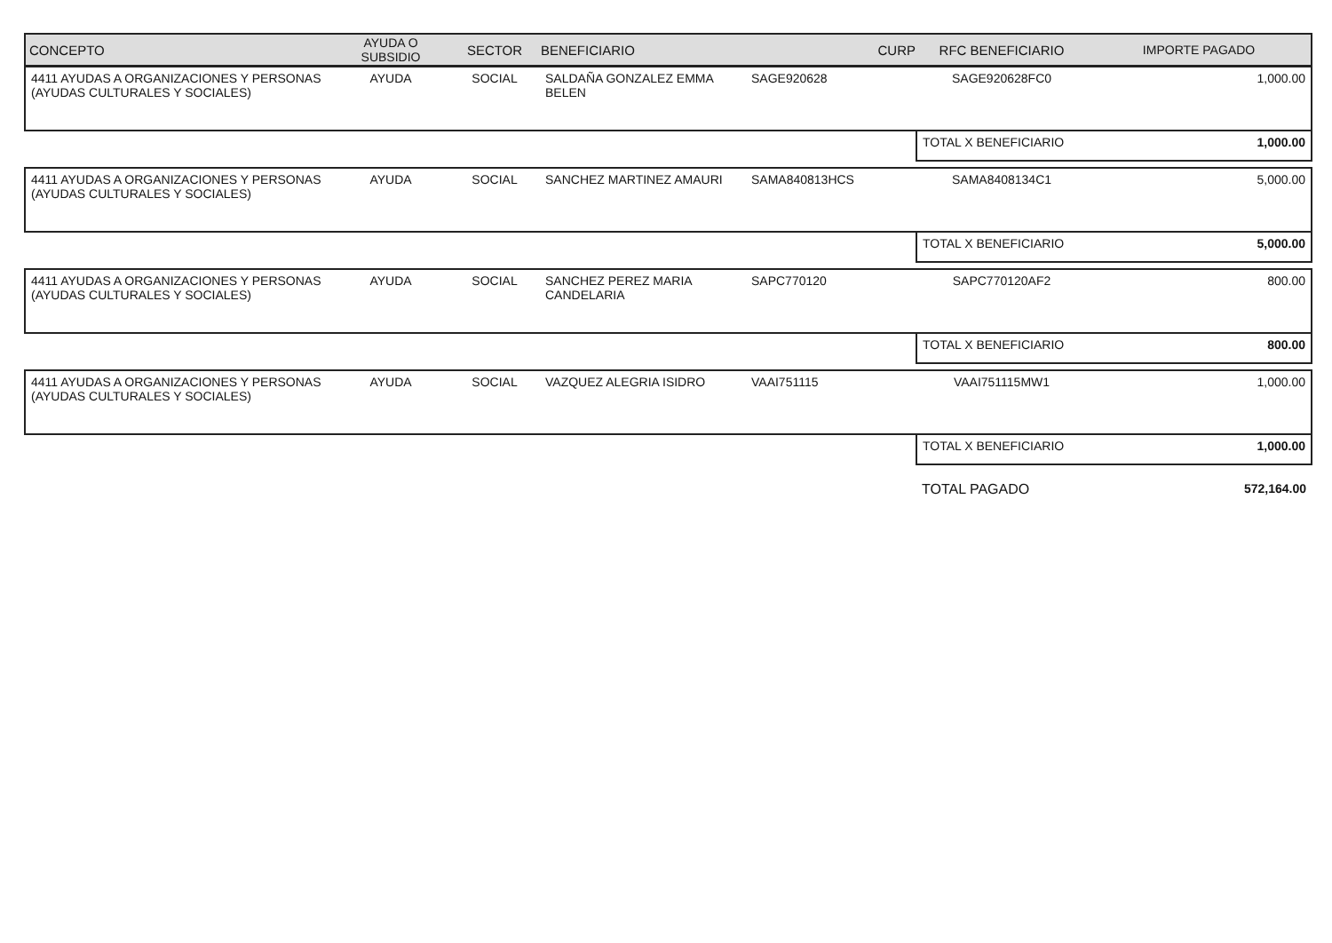| CONCEPTO | AYUDA O SUBSIDIO | SECTOR | BENEFICIARIO | CURP | RFC BENEFICIARIO | IMPORTE PAGADO |
| --- | --- | --- | --- | --- | --- | --- |
| 4411 AYUDAS A ORGANIZACIONES Y PERSONAS (AYUDAS CULTURALES Y SOCIALES) | AYUDA | SOCIAL | SALDAÑA GONZALEZ EMMA BELEN | SAGE920628 | SAGE920628FC0 | 1,000.00 |
| | | | | | TOTAL X BENEFICIARIO | 1,000.00 |
| 4411 AYUDAS A ORGANIZACIONES Y PERSONAS (AYUDAS CULTURALES Y SOCIALES) | AYUDA | SOCIAL | SANCHEZ MARTINEZ AMAURI | SAMA840813HCS | SAMA8408134C1 | 5,000.00 |
| | | | | | TOTAL X BENEFICIARIO | 5,000.00 |
| 4411 AYUDAS A ORGANIZACIONES Y PERSONAS (AYUDAS CULTURALES Y SOCIALES) | AYUDA | SOCIAL | SANCHEZ PEREZ MARIA CANDELARIA | SAPC770120 | SAPC770120AF2 | 800.00 |
| | | | | | TOTAL X BENEFICIARIO | 800.00 |
| 4411 AYUDAS A ORGANIZACIONES Y PERSONAS (AYUDAS CULTURALES Y SOCIALES) | AYUDA | SOCIAL | VAZQUEZ ALEGRIA ISIDRO | VAAI751115 | VAAI751115MW1 | 1,000.00 |
| | | | | | TOTAL X BENEFICIARIO | 1,000.00 |
| | | | | | TOTAL PAGADO | 572,164.00 |